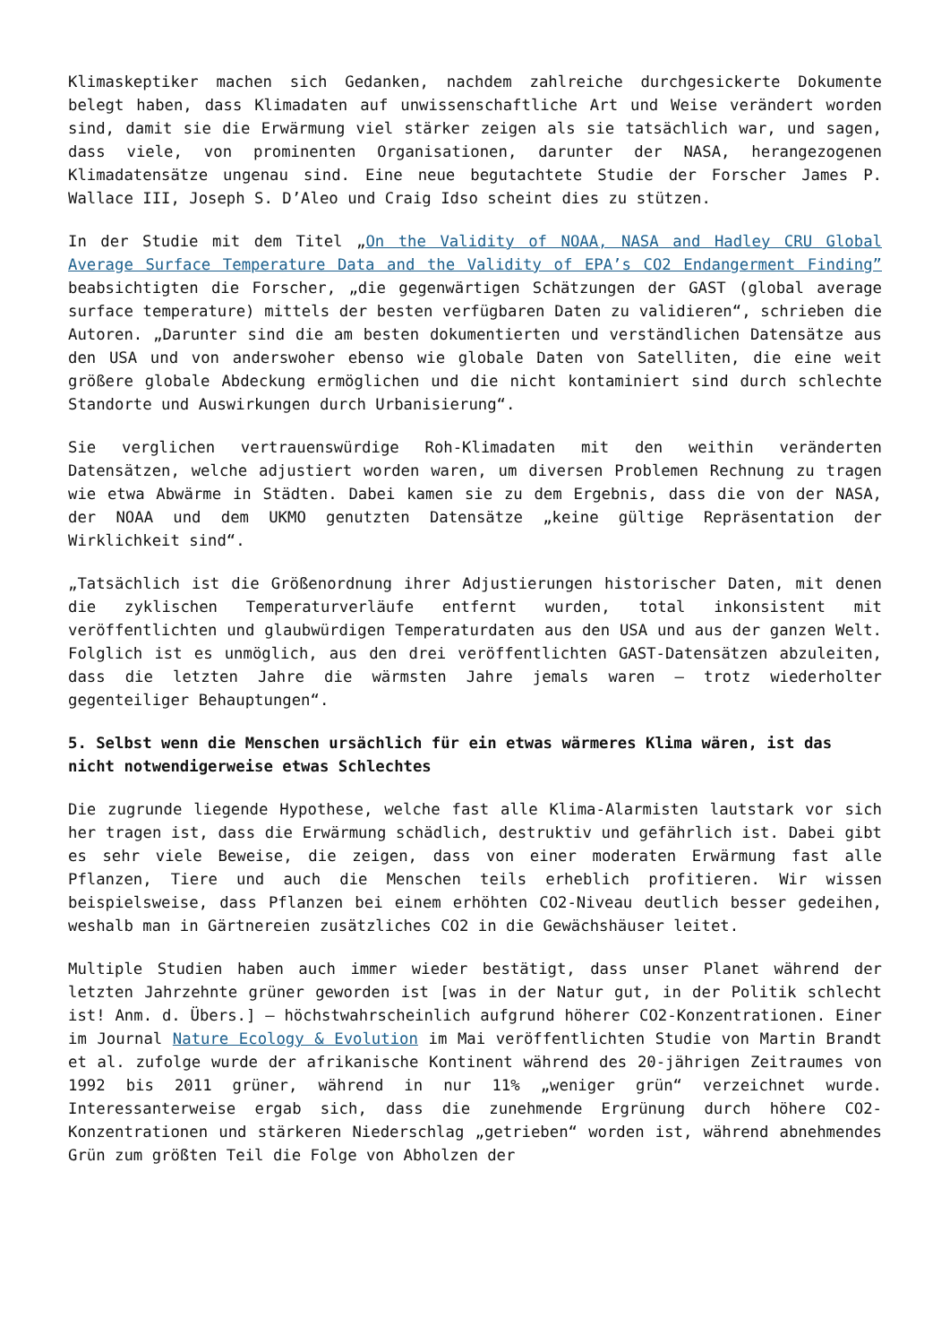Klimaskeptiker machen sich Gedanken, nachdem zahlreiche durchgesickerte Dokumente belegt haben, dass Klimadaten auf unwissenschaftliche Art und Weise verändert worden sind, damit sie die Erwärmung viel stärker zeigen als sie tatsächlich war, und sagen, dass viele, von prominenten Organisationen, darunter der NASA, herangezogenen Klimadatensätze ungenau sind. Eine neue begutachtete Studie der Forscher James P. Wallace III, Joseph S. D’Aleo und Craig Idso scheint dies zu stützen.
In der Studie mit dem Titel „On the Validity of NOAA, NASA and Hadley CRU Global Average Surface Temperature Data and the Validity of EPA’s CO2 Endangerment Finding” beabsichtigten die Forscher, „die gegenwärtigen Schätzungen der GAST (global average surface temperature) mittels der besten verfügbaren Daten zu validieren“, schrieben die Autoren. „Darunter sind die am besten dokumentierten und verständlichen Datensätze aus den USA und von anderswoher ebenso wie globale Daten von Satelliten, die eine weit größere globale Abdeckung ermöglichen und die nicht kontaminiert sind durch schlechte Standorte und Auswirkungen durch Urbanisierung“.
Sie verglichen vertrauenswürdige Roh-Klimadaten mit den weithin veränderten Datensätzen, welche adjustiert worden waren, um diversen Problemen Rechnung zu tragen wie etwa Abwärme in Städten. Dabei kamen sie zu dem Ergebnis, dass die von der NASA, der NOAA und dem UKMO genutzten Datensätze „keine gültige Repräsentation der Wirklichkeit sind“.
„Tatsächlich ist die Größenordnung ihrer Adjustierungen historischer Daten, mit denen die zyklischen Temperaturverläufe entfernt wurden, total inkonsistent mit veröffentlichten und glaubwürdigen Temperaturdaten aus den USA und aus der ganzen Welt. Folglich ist es unmöglich, aus den drei veröffentlichten GAST-Datensätzen abzuleiten, dass die letzten Jahre die wärmsten Jahre jemals waren – trotz wiederholter gegenteiliger Behauptungen“.
5. Selbst wenn die Menschen ursächlich für ein etwas wärmeres Klima wären, ist das nicht notwendigerweise etwas Schlechtes
Die zugrunde liegende Hypothese, welche fast alle Klima-Alarmisten lautstark vor sich her tragen ist, dass die Erwärmung schädlich, destruktiv und gefährlich ist. Dabei gibt es sehr viele Beweise, die zeigen, dass von einer moderaten Erwärmung fast alle Pflanzen, Tiere und auch die Menschen teils erheblich profitieren. Wir wissen beispielsweise, dass Pflanzen bei einem erhöhten CO2-Niveau deutlich besser gedeihen, weshalb man in Gärtnereien zusätzliches CO2 in die Gewächshäuser leitet.
Multiple Studien haben auch immer wieder bestätigt, dass unser Planet während der letzten Jahrzehnte grüner geworden ist [was in der Natur gut, in der Politik schlecht ist! Anm. d. Übers.] – höchstwahrscheinlich aufgrund höherer CO2-Konzentrationen. Einer im Journal Nature Ecology & Evolution im Mai veröffentlichten Studie von Martin Brandt et al. zufolge wurde der afrikanische Kontinent während des 20-jährigen Zeitraumes von 1992 bis 2011 grüner, während in nur 11% „weniger grün“ verzeichnet wurde. Interessanterweise ergab sich, dass die zunehmende Ergrünung durch höhere CO2-Konzentrationen und stärkeren Niederschlag „getrieben“ worden ist, während abnehmendes Grün zum größten Teil die Folge von Abholzen der